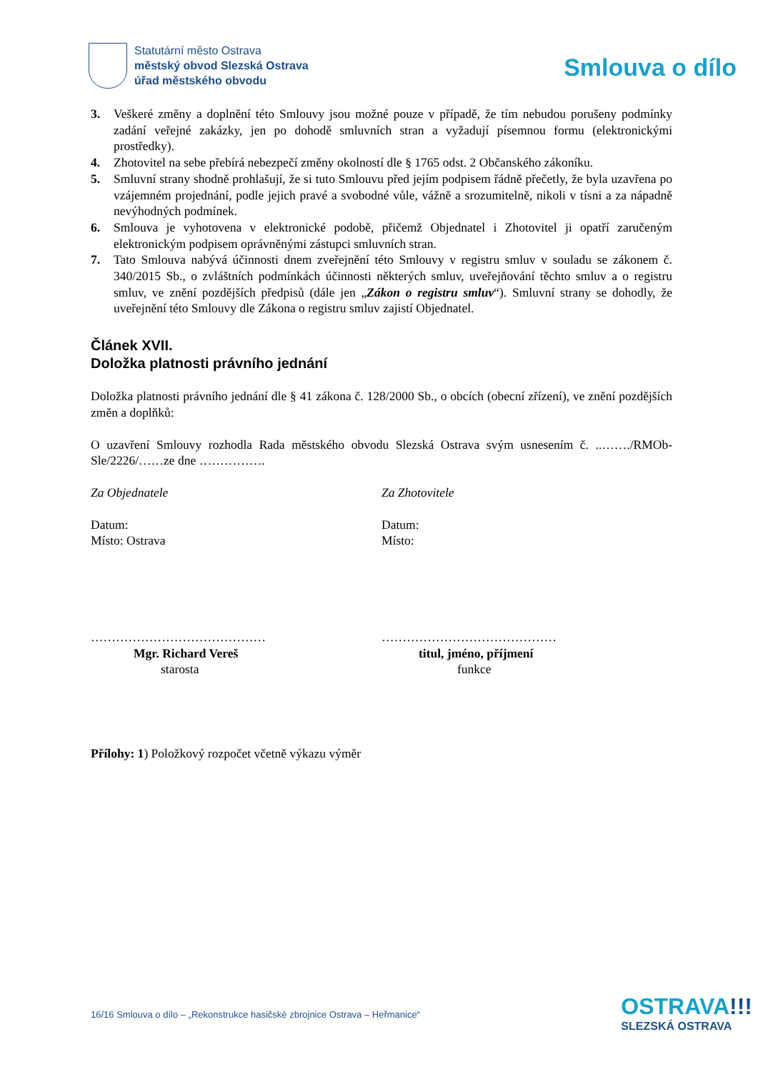Statutární město Ostrava
městský obvod Slezská Ostrava
úřad městského obvodu
Smlouva o dílo
3. Veškeré změny a doplnění této Smlouvy jsou možné pouze v případě, že tím nebudou porušeny podmínky zadání veřejné zakázky, jen po dohodě smluvních stran a vyžadují písemnou formu (elektronickými prostředky).
4. Zhotovitel na sebe přebírá nebezpečí změny okolností dle § 1765 odst. 2 Občanského zákoníku.
5. Smluvní strany shodně prohlašují, že si tuto Smlouvu před jejím podpisem řádně přečetly, že byla uzavřena po vzájemném projednání, podle jejich pravé a svobodné vůle, vážně a srozumitelně, nikoli v tísni a za nápadně nevýhodných podmínek.
6. Smlouva je vyhotovena v elektronické podobě, přičemž Objednatel i Zhotovitel ji opatří zaručeným elektronickým podpisem oprávněnými zástupci smluvních stran.
7. Tato Smlouva nabývá účinnosti dnem zveřejnění této Smlouvy v registru smluv v souladu se zákonem č. 340/2015 Sb., o zvláštních podmínkách účinnosti některých smluv, uveřejňování těchto smluv a o registru smluv, ve znění pozdějších předpisů (dále jen „Zákon o registru smluv“). Smluvní strany se dohodly, že uveřejnění této Smlouvy dle Zákona o registru smluv zajistí Objednatel.
Článek XVII.
Doložka platnosti právního jednání
Doložka platnosti právního jednání dle § 41 zákona č. 128/2000 Sb., o obcích (obecní zřízení), ve znění pozdějších změn a doplňků:
O uzavření Smlouvy rozhodla Rada městského obvodu Slezská Ostrava svým usnesením č. ..……./RMOb-Sle/2226/……ze dne …………….
Za Objednatele
Datum:
Místo: Ostrava
……………………………………
Mgr. Richard Vereš
starosta
Za Zhotovitele
Datum:
Místo:
……………………………………
titul, jméno, příjmení
funkce
Přílohy: 1) Položkový rozpočet včetně výkazu výměr
16/16 Smlouva o dílo – „Rekonstrukce hasičské zbrojnice Ostrava – Heřmanice“
OSTRAVA!!!
SLEZSKÁ OSTRAVA